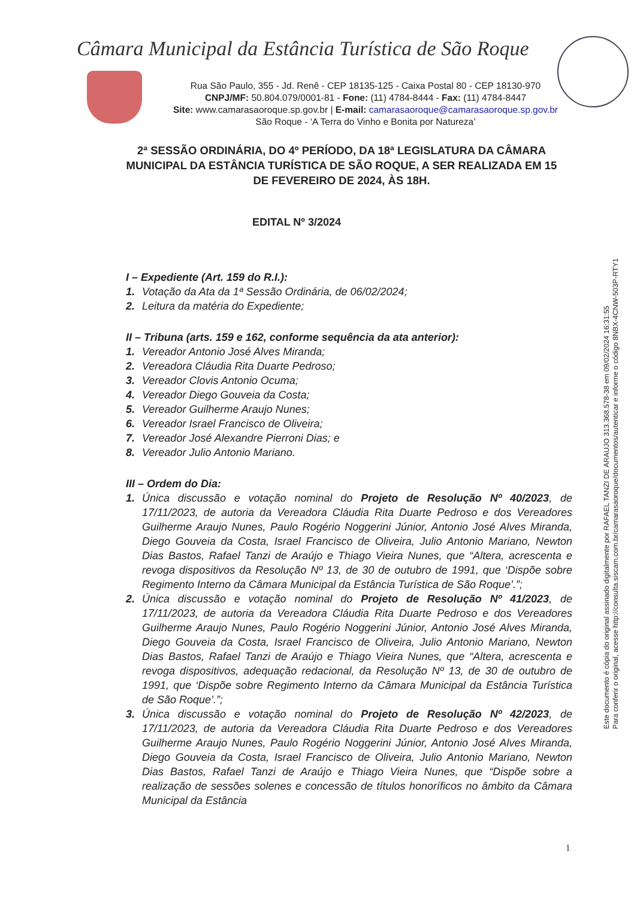Câmara Municipal da Estância Turística de São Roque
Rua São Paulo, 355 - Jd. Renê - CEP 18135-125 - Caixa Postal 80 - CEP 18130-970
CNPJ/MF: 50.804.079/0001-81 - Fone: (11) 4784-8444 - Fax: (11) 4784-8447
Site: www.camarasaoroque.sp.gov.br | E-mail: camarasaoroque@camarasaoroque.sp.gov.br
São Roque - ‘A Terra do Vinho e Bonita por Natureza’
2ª SESSÃO ORDINÁRIA, DO 4º PERÍODO, DA 18ª LEGISLATURA DA CÂMARA MUNICIPAL DA ESTÂNCIA TURÍSTICA DE SÃO ROQUE, A SER REALIZADA EM 15 DE FEVEREIRO DE 2024, ÀS 18H.
EDITAL Nº 3/2024
I – Expediente (Art. 159 do R.I.):
1. Votação da Ata da 1ª Sessão Ordinária, de 06/02/2024;
2. Leitura da matéria do Expediente;
II – Tribuna (arts. 159 e 162, conforme sequência da ata anterior):
1. Vereador Antonio José Alves Miranda;
2. Vereadora Cláudia Rita Duarte Pedroso;
3. Vereador Clovis Antonio Ocuma;
4. Vereador Diego Gouveia da Costa;
5. Vereador Guilherme Araujo Nunes;
6. Vereador Israel Francisco de Oliveira;
7. Vereador José Alexandre Pierroni Dias; e
8. Vereador Julio Antonio Mariano.
III – Ordem do Dia:
1. Única discussão e votação nominal do Projeto de Resolução Nº 40/2023, de 17/11/2023, de autoria da Vereadora Cláudia Rita Duarte Pedroso e dos Vereadores Guilherme Araujo Nunes, Paulo Rogério Noggerini Júnior, Antonio José Alves Miranda, Diego Gouveia da Costa, Israel Francisco de Oliveira, Julio Antonio Mariano, Newton Dias Bastos, Rafael Tanzi de Araújo e Thiago Vieira Nunes, que “Altera, acrescenta e revoga dispositivos da Resolução Nº 13, de 30 de outubro de 1991, que ‘Dispõe sobre Regimento Interno da Câmara Municipal da Estância Turística de São Roque’.”;
2. Única discussão e votação nominal do Projeto de Resolução Nº 41/2023, de 17/11/2023, de autoria da Vereadora Cláudia Rita Duarte Pedroso e dos Vereadores Guilherme Araujo Nunes, Paulo Rogério Noggerini Júnior, Antonio José Alves Miranda, Diego Gouveia da Costa, Israel Francisco de Oliveira, Julio Antonio Mariano, Newton Dias Bastos, Rafael Tanzi de Araújo e Thiago Vieira Nunes, que “Altera, acrescenta e revoga dispositivos, adequação redacional, da Resolução Nº 13, de 30 de outubro de 1991, que ‘Dispõe sobre Regimento Interno da Câmara Municipal da Estância Turística de São Roque’.”;
3. Única discussão e votação nominal do Projeto de Resolução Nº 42/2023, de 17/11/2023, de autoria da Vereadora Cláudia Rita Duarte Pedroso e dos Vereadores Guilherme Araujo Nunes, Paulo Rogério Noggerini Júnior, Antonio José Alves Miranda, Diego Gouveia da Costa, Israel Francisco de Oliveira, Julio Antonio Mariano, Newton Dias Bastos, Rafael Tanzi de Araújo e Thiago Vieira Nunes, que “Dispõe sobre a realização de sessões solenes e concessão de títulos honoríficos no âmbito da Câmara Municipal da Estância
Este documento é cópia do original assinado digitalmente por RAFAEL TANZI DE ARAUJO 313.368.578-38 em 09/02/2024 16:31:55
Para conferir o original, acesse http://consulta.siscam.com.br/camarasaoroque/documentos/autenticar e informe o código 8NBX-4CNW-503P-RTY1
1